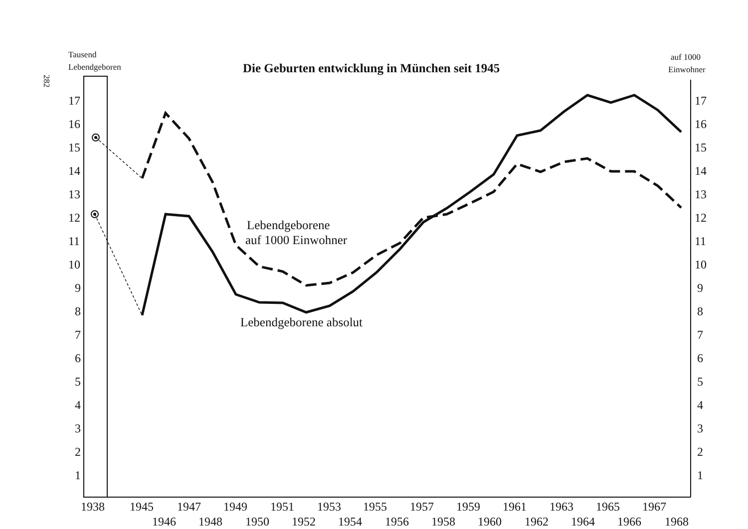Tausend
Lebendgeboren
Die Geburten entwicklung in München seit 1945
auf 1000
Einwohner
282
17
16
15
14
13
12
11
10
9
8
7
6
5
4
3
2
1
17
16
15
14
13
12
11
10
9
8
7
6
5
4
3
2
1
1938
1945
1947
1949
1951
1953
1955
1957
1959
1961
1963
1965
1967
1946
1948
1950
1952
1954
1956
1958
1960
1962
1964
1966
1968
Lebendgeborene
auf 1000 Einwohner
Lebendgeborene absolut